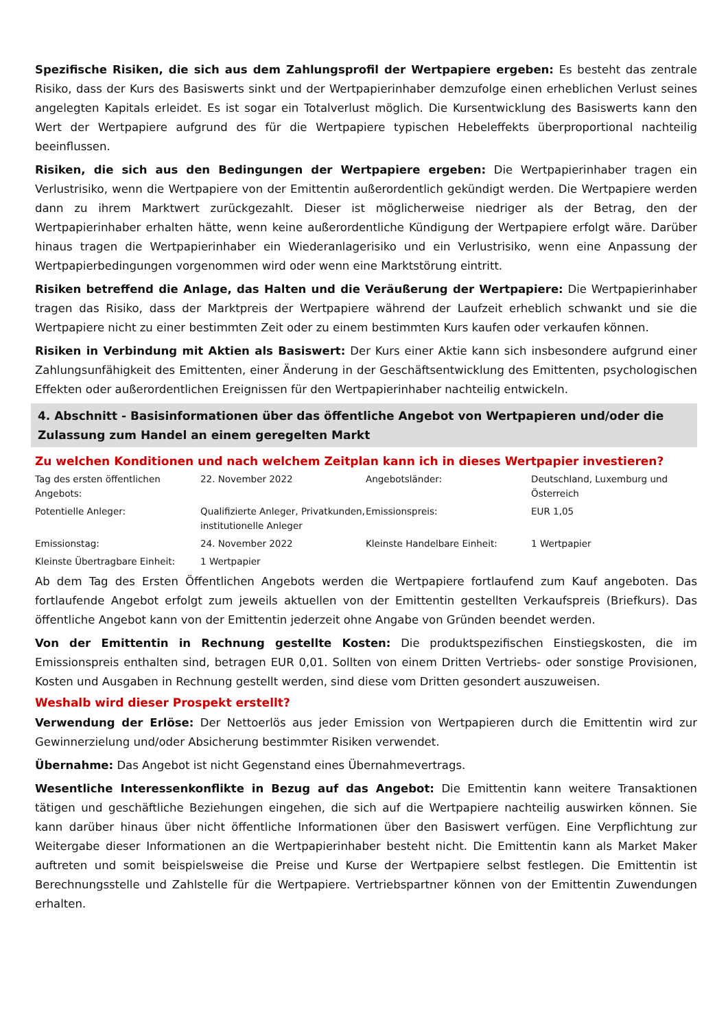Spezifische Risiken, die sich aus dem Zahlungsprofil der Wertpapiere ergeben: Es besteht das zentrale Risiko, dass der Kurs des Basiswerts sinkt und der Wertpapierinhaber demzufolge einen erheblichen Verlust seines angelegten Kapitals erleidet. Es ist sogar ein Totalverlust möglich. Die Kursentwicklung des Basiswerts kann den Wert der Wertpapiere aufgrund des für die Wertpapiere typischen Hebeleffekts überproportional nachteilig beeinflussen.
Risiken, die sich aus den Bedingungen der Wertpapiere ergeben: Die Wertpapierinhaber tragen ein Verlustrisiko, wenn die Wertpapiere von der Emittentin außerordentlich gekündigt werden. Die Wertpapiere werden dann zu ihrem Marktwert zurückgezahlt. Dieser ist möglicherweise niedriger als der Betrag, den der Wertpapierinhaber erhalten hätte, wenn keine außerordentliche Kündigung der Wertpapiere erfolgt wäre. Darüber hinaus tragen die Wertpapierinhaber ein Wiederanlagerisiko und ein Verlustrisiko, wenn eine Anpassung der Wertpapierbedingungen vorgenommen wird oder wenn eine Marktstörung eintritt.
Risiken betreffend die Anlage, das Halten und die Veräußerung der Wertpapiere: Die Wertpapierinhaber tragen das Risiko, dass der Marktpreis der Wertpapiere während der Laufzeit erheblich schwankt und sie die Wertpapiere nicht zu einer bestimmten Zeit oder zu einem bestimmten Kurs kaufen oder verkaufen können.
Risiken in Verbindung mit Aktien als Basiswert: Der Kurs einer Aktie kann sich insbesondere aufgrund einer Zahlungsunfähigkeit des Emittenten, einer Änderung in der Geschäftsentwicklung des Emittenten, psychologischen Effekten oder außerordentlichen Ereignissen für den Wertpapierinhaber nachteilig entwickeln.
4. Abschnitt - Basisinformationen über das öffentliche Angebot von Wertpapieren und/oder die Zulassung zum Handel an einem geregelten Markt
Zu welchen Konditionen und nach welchem Zeitplan kann ich in dieses Wertpapier investieren?
| Tag des ersten öffentlichen Angebots: | 22. November 2022 | Angebotsländer: | Deutschland, Luxemburg und Österreich |
| Potentielle Anleger: | Qualifizierte Anleger, Privatkunden, institutionelle Anleger | Emissionspreis: | EUR 1,05 |
| Emissionstag: | 24. November 2022 | Kleinste Handelbare Einheit: | 1 Wertpapier |
| Kleinste Übertragbare Einheit: | 1 Wertpapier | | |
Ab dem Tag des Ersten Öffentlichen Angebots werden die Wertpapiere fortlaufend zum Kauf angeboten. Das fortlaufende Angebot erfolgt zum jeweils aktuellen von der Emittentin gestellten Verkaufspreis (Briefkurs). Das öffentliche Angebot kann von der Emittentin jederzeit ohne Angabe von Gründen beendet werden.
Von der Emittentin in Rechnung gestellte Kosten: Die produktspezifischen Einstiegskosten, die im Emissionspreis enthalten sind, betragen EUR 0,01. Sollten von einem Dritten Vertriebs- oder sonstige Provisionen, Kosten und Ausgaben in Rechnung gestellt werden, sind diese vom Dritten gesondert auszuweisen.
Weshalb wird dieser Prospekt erstellt?
Verwendung der Erlöse: Der Nettoerlös aus jeder Emission von Wertpapieren durch die Emittentin wird zur Gewinnerzielung und/oder Absicherung bestimmter Risiken verwendet.
Übernahme: Das Angebot ist nicht Gegenstand eines Übernahmevertrags.
Wesentliche Interessenkonflikte in Bezug auf das Angebot: Die Emittentin kann weitere Transaktionen tätigen und geschäftliche Beziehungen eingehen, die sich auf die Wertpapiere nachteilig auswirken können. Sie kann darüber hinaus über nicht öffentliche Informationen über den Basiswert verfügen. Eine Verpflichtung zur Weitergabe dieser Informationen an die Wertpapierinhaber besteht nicht. Die Emittentin kann als Market Maker auftreten und somit beispielsweise die Preise und Kurse der Wertpapiere selbst festlegen. Die Emittentin ist Berechnungsstelle und Zahlstelle für die Wertpapiere. Vertriebspartner können von der Emittentin Zuwendungen erhalten.